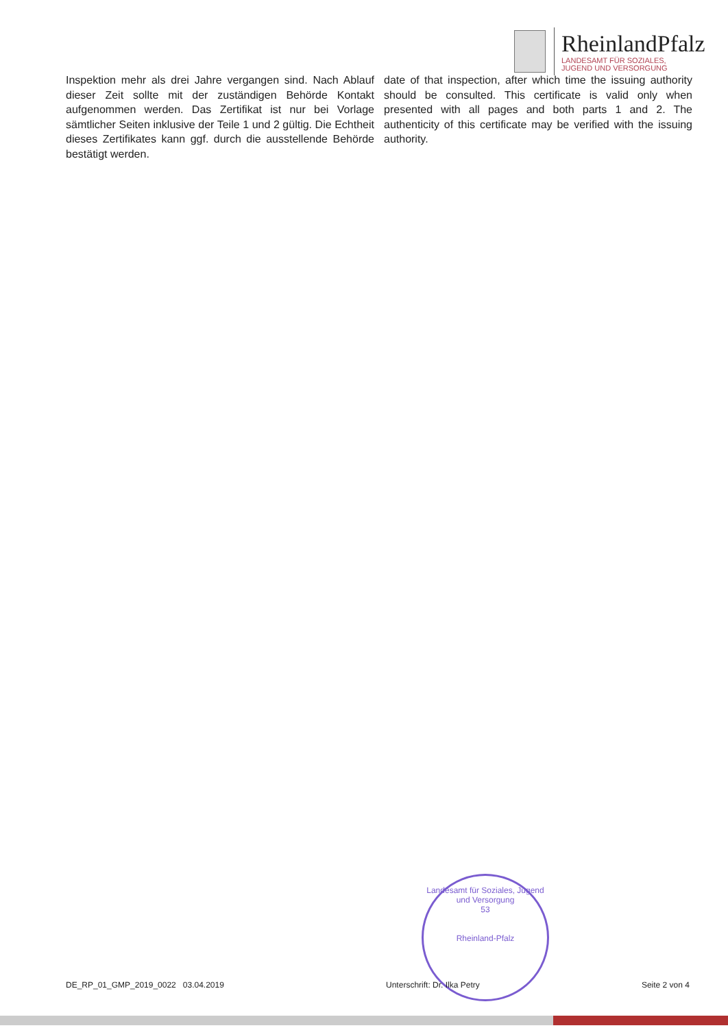RheinlandPfalz
LANDESAMT FÜR SOZIALES,
JUGEND UND VERSORGUNG
Inspektion mehr als drei Jahre vergangen sind. Nach Ablauf dieser Zeit sollte mit der zuständigen Behörde Kontakt aufgenommen werden. Das Zertifikat ist nur bei Vorlage sämtlicher Seiten inklusive der Teile 1 und 2 gültig. Die Echtheit dieses Zertifikates kann ggf. durch die ausstellende Behörde bestätigt werden.
date of that inspection, after which time the issuing authority should be consulted. This certificate is valid only when presented with all pages and both parts 1 and 2. The authenticity of this certificate may be verified with the issuing authority.
Landesamt für Soziales, Jugend und Versorgung
53
Rheinland-Pfalz
DE_RP_01_GMP_2019_0022 03.04.2019 Unterschrift: Dr. Ilka Petry Seite 2 von 4